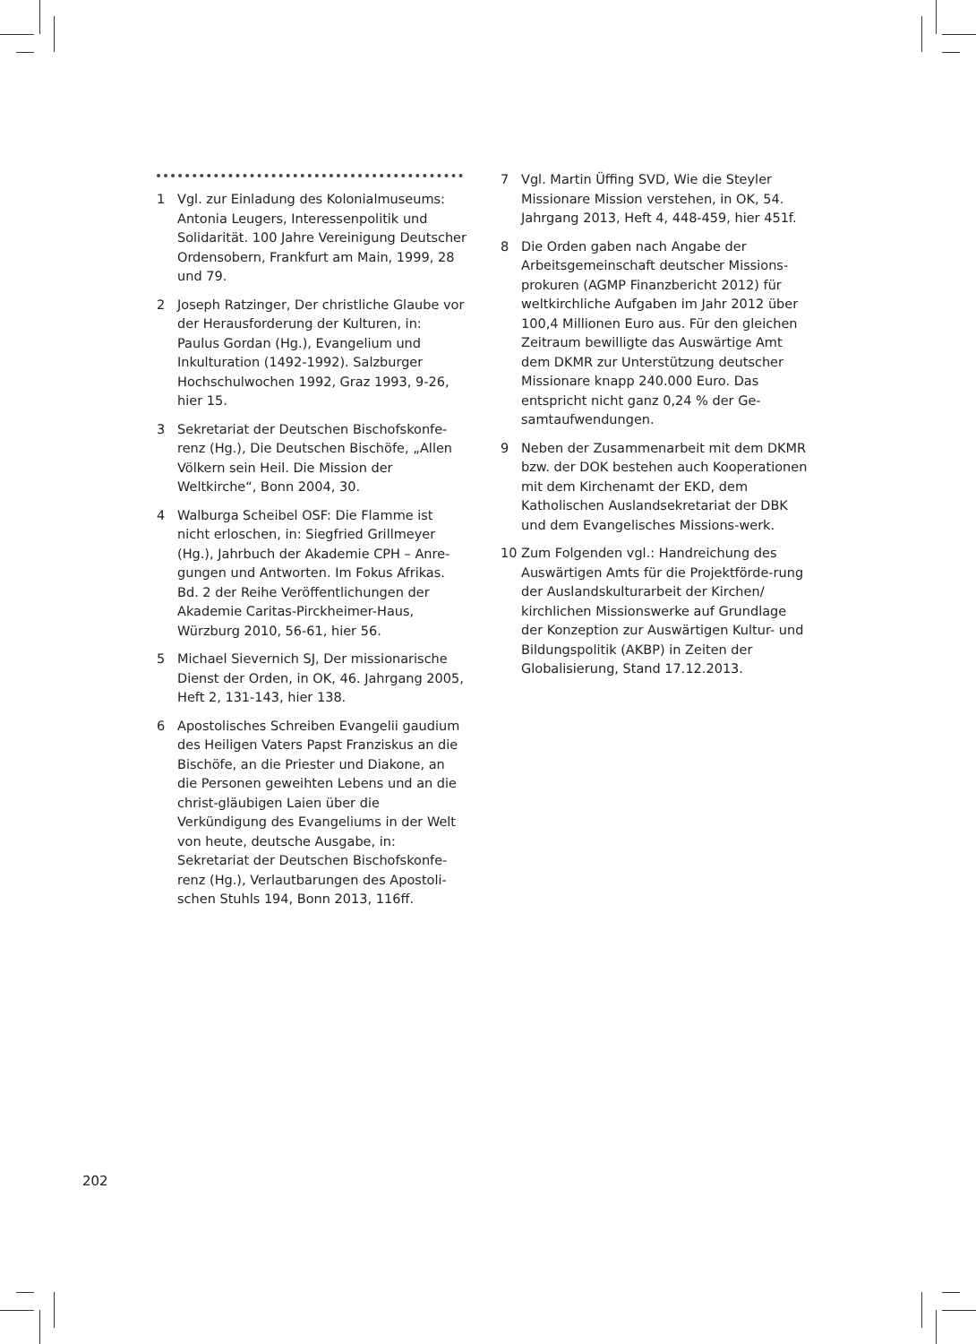1 Vgl. zur Einladung des Kolonialmuseums: Antonia Leugers, Interessenpolitik und Solidarität. 100 Jahre Vereinigung Deutscher Ordensobern, Frankfurt am Main, 1999, 28 und 79.
2 Joseph Ratzinger, Der christliche Glaube vor der Herausforderung der Kulturen, in: Paulus Gordan (Hg.), Evangelium und Inkulturation (1492-1992). Salzburger Hochschulwochen 1992, Graz 1993, 9-26, hier 15.
3 Sekretariat der Deutschen Bischofskonfe-renz (Hg.), Die Deutschen Bischöfe, „Allen Völkern sein Heil. Die Mission der Weltkirche“, Bonn 2004, 30.
4 Walburga Scheibel OSF: Die Flamme ist nicht erloschen, in: Siegfried Grillmeyer (Hg.), Jahrbuch der Akademie CPH – Anre-gungen und Antworten. Im Fokus Afrikas. Bd. 2 der Reihe Veröffentlichungen der Akademie Caritas-Pirckheimer-Haus, Würzburg 2010, 56-61, hier 56.
5 Michael Sievernich SJ, Der missionarische Dienst der Orden, in OK, 46. Jahrgang 2005, Heft 2, 131-143, hier 138.
6 Apostolisches Schreiben Evangelii gaudium des Heiligen Vaters Papst Franziskus an die Bischöfe, an die Priester und Diakone, an die Personen geweihten Lebens und an die christ-gläubigen Laien über die Verkündigung des Evangeliums in der Welt von heute, deutsche Ausgabe, in: Sekretariat der Deutschen Bischofskonfe-renz (Hg.), Verlautbarungen des Apostoli-schen Stuhls 194, Bonn 2013, 116ff.
7 Vgl. Martin Üffing SVD, Wie die Steyler Missionare Mission verstehen, in OK, 54. Jahrgang 2013, Heft 4, 448-459, hier 451f.
8 Die Orden gaben nach Angabe der Arbeitsgemeinschaft deutscher Missions-prokuren (AGMP Finanzbericht 2012) für weltkirchliche Aufgaben im Jahr 2012 über 100,4 Millionen Euro aus. Für den gleichen Zeitraum bewilligte das Auswärtige Amt dem DKMR zur Unterstützung deutscher Missionare knapp 240.000 Euro. Das entspricht nicht ganz 0,24 % der Ge-samtaufwendungen.
9 Neben der Zusammenarbeit mit dem DKMR bzw. der DOK bestehen auch Kooperationen mit dem Kirchenamt der EKD, dem Katholischen Auslandsekretariat der DBK und dem Evangelisches Missions-werk.
10 Zum Folgenden vgl.: Handreichung des Auswärtigen Amts für die Projektförde-rung der Auslandskulturarbeit der Kirchen/ kirchlichen Missionswerke auf Grundlage der Konzeption zur Auswärtigen Kultur- und Bildungspolitik (AKBP) in Zeiten der Globalisierung, Stand 17.12.2013.
202